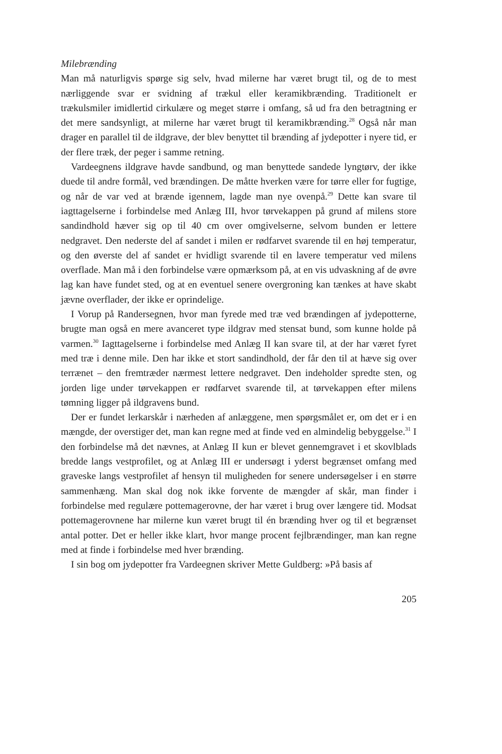Milebrænding
Man må naturligvis spørge sig selv, hvad milerne har været brugt til, og de to mest nærliggende svar er svidning af trækul eller keramikbrænding. Traditionelt er trækulsmiler imidlertid cirkulære og meget større i omfang, så ud fra den betragtning er det mere sandsynligt, at milerne har været brugt til keramikbrænding.<sup>28</sup> Også når man drager en parallel til de ildgrave, der blev benyttet til brænding af jydepotter i nyere tid, er der flere træk, der peger i samme retning.
Vardeegnens ildgrave havde sandbund, og man benyttede sandede lyngtørv, der ikke duede til andre formål, ved brændingen. De måtte hverken være for tørre eller for fugtige, og når de var ved at brænde igennem, lagde man nye ovenpå.<sup>29</sup> Dette kan svare til iagttagelserne i forbindelse med Anlæg III, hvor tørvekappen på grund af milens store sandindhold hæver sig op til 40 cm over omgivelserne, selvom bunden er lettere nedgravet. Den nederste del af sandet i milen er rødfarvet svarende til en høj temperatur, og den øverste del af sandet er hvidligt svarende til en lavere temperatur ved milens overflade. Man må i den forbindelse være opmærksom på, at en vis udvaskning af de øvre lag kan have fundet sted, og at en eventuel senere overgroning kan tænkes at have skabt jævne overflader, der ikke er oprindelige.
I Vorup på Randersegnen, hvor man fyrede med træ ved brændingen af jydepotterne, brugte man også en mere avanceret type ildgrav med stensat bund, som kunne holde på varmen.<sup>30</sup> Iagttagelserne i forbindelse med Anlæg II kan svare til, at der har været fyret med træ i denne mile. Den har ikke et stort sandindhold, der får den til at hæve sig over terrænet – den fremtræder nærmest lettere nedgravet. Den indeholder spredte sten, og jorden lige under tørvekappen er rødfarvet svarende til, at tørvekappen efter milens tømning ligger på ildgravens bund.
Der er fundet lerkarskår i nærheden af anlæggene, men spørgsmålet er, om det er i en mængde, der overstiger det, man kan regne med at finde ved en almindelig bebyggelse.<sup>31</sup> I den forbindelse må det nævnes, at Anlæg II kun er blevet gennemgravet i et skovlblads bredde langs vestprofilet, og at Anlæg III er undersøgt i yderst begrænset omfang med graveske langs vestprofilet af hensyn til muligheden for senere undersøgelser i en større sammenhæng. Man skal dog nok ikke forvente de mængder af skår, man finder i forbindelse med regulære pottemagerovne, der har været i brug over længere tid. Modsat pottemagerovnene har milerne kun været brugt til én brænding hver og til et begrænset antal potter. Det er heller ikke klart, hvor mange procent fejlbrændinger, man kan regne med at finde i forbindelse med hver brænding.
I sin bog om jydepotter fra Vardeegnen skriver Mette Guldberg: »På basis af
205